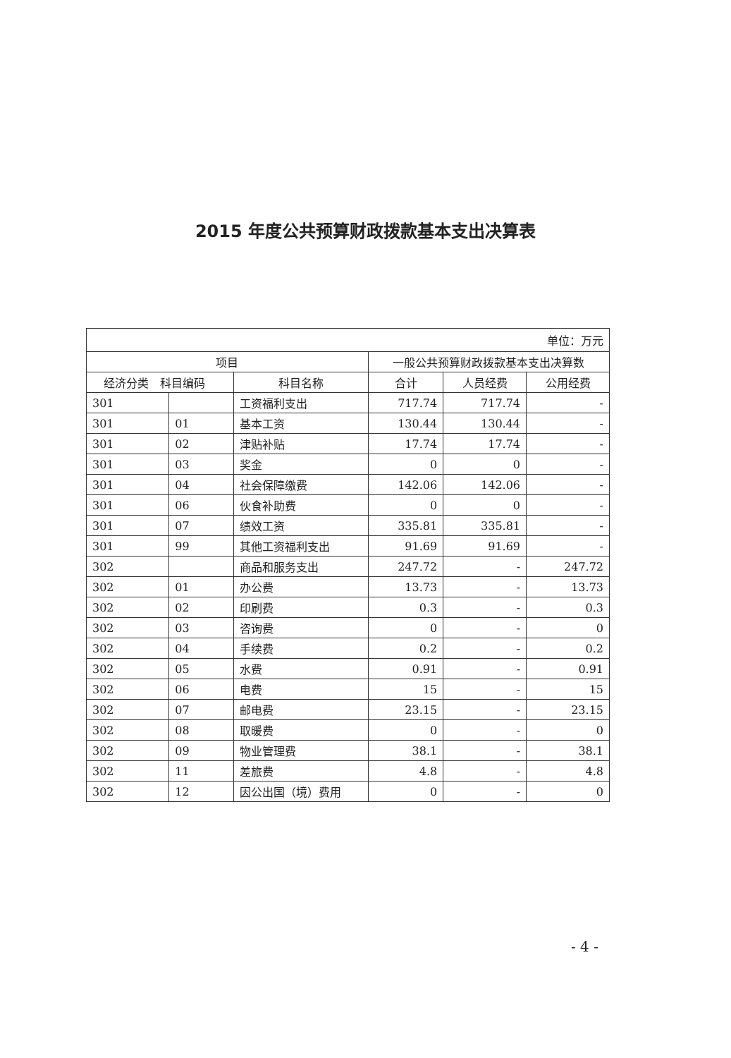2015 年度公共预算财政拨款基本支出决算表
| 单位：万元 | | | | | |
| 项目 | | | 一般公共预算财政拨款基本支出决算数 | | |
| 经济分类 科目编码 | | 科目名称 | 合计 | 人员经费 | 公用经费 |
| 301 | | 工资福利支出 | 717.74 | 717.74 | - |
| 301 | 01 | 基本工资 | 130.44 | 130.44 | - |
| 301 | 02 | 津贴补贴 | 17.74 | 17.74 | - |
| 301 | 03 | 奖金 | 0 | 0 | - |
| 301 | 04 | 社会保障缴费 | 142.06 | 142.06 | - |
| 301 | 06 | 伙食补助费 | 0 | 0 | - |
| 301 | 07 | 绩效工资 | 335.81 | 335.81 | - |
| 301 | 99 | 其他工资福利支出 | 91.69 | 91.69 | - |
| 302 | | 商品和服务支出 | 247.72 | - | 247.72 |
| 302 | 01 | 办公费 | 13.73 | - | 13.73 |
| 302 | 02 | 印刷费 | 0.3 | - | 0.3 |
| 302 | 03 | 咨询费 | 0 | - | 0 |
| 302 | 04 | 手续费 | 0.2 | - | 0.2 |
| 302 | 05 | 水费 | 0.91 | - | 0.91 |
| 302 | 06 | 电费 | 15 | - | 15 |
| 302 | 07 | 邮电费 | 23.15 | - | 23.15 |
| 302 | 08 | 取暖费 | 0 | - | 0 |
| 302 | 09 | 物业管理费 | 38.1 | - | 38.1 |
| 302 | 11 | 差旅费 | 4.8 | - | 4.8 |
| 302 | 12 | 因公出国（境）费用 | 0 | - | 0 |
- 4 -